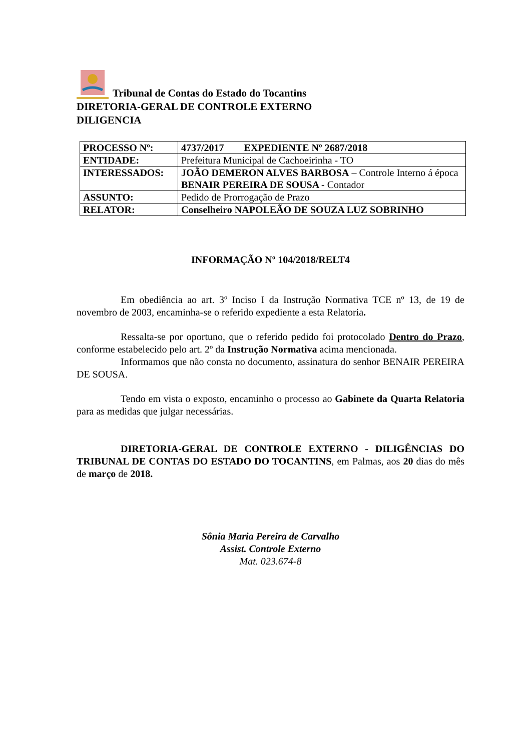Tribunal de Contas do Estado do Tocantins
DIRETORIA-GERAL DE CONTROLE EXTERNO
DILIGENCIA
| PROCESSO Nº: | 4737/2017 EXPEDIENTE Nº 2687/2018 |
| ENTIDADE: | Prefeitura Municipal de Cachoeirinha - TO |
| INTERESSADOS: | JOÃO DEMERON ALVES BARBOSA – Controle Interno á época BENAIR PEREIRA DE SOUSA - Contador |
| ASSUNTO: | Pedido de Prorrogação de Prazo |
| RELATOR: | Conselheiro NAPOLEÃO DE SOUZA LUZ SOBRINHO |
INFORMAÇÃO Nº 104/2018/RELT4
Em obediência ao art. 3º Inciso I da Instrução Normativa TCE nº 13, de 19 de novembro de 2003, encaminha-se o referido expediente a esta Relatoria.
Ressalta-se por oportuno, que o referido pedido foi protocolado Dentro do Prazo, conforme estabelecido pelo art. 2º da Instrução Normativa acima mencionada.
Informamos que não consta no documento, assinatura do senhor BENAIR PEREIRA DE SOUSA.
Tendo em vista o exposto, encaminho o processo ao Gabinete da Quarta Relatoria para as medidas que julgar necessárias.
DIRETORIA-GERAL DE CONTROLE EXTERNO - DILIGÊNCIAS DO TRIBUNAL DE CONTAS DO ESTADO DO TOCANTINS, em Palmas, aos 20 dias do mês de março de 2018.
Sônia Maria Pereira de Carvalho
Assist. Controle Externo
Mat. 023.674-8